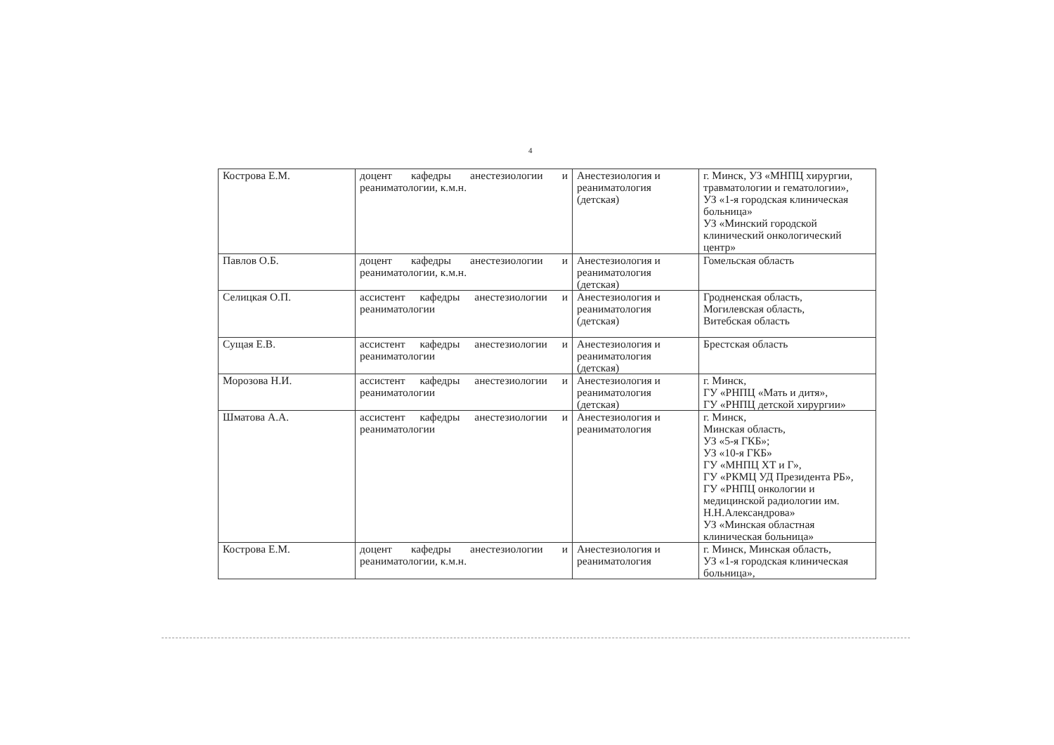4
| Кострова Е.М. | доцент кафедры анестезиологии и реаниматологии, к.м.н. | Анестезиология и реаниматология (детская) | г. Минск, УЗ «МНПЦ хирургии, травматологии и гематологии», УЗ «1-я городская клиническая больница» УЗ «Минский городской клинический онкологический центр» |
| Павлов О.Б. | доцент кафедры анестезиологии и реаниматологии, к.м.н. | Анестезиология и реаниматология (детская) | Гомельская область |
| Селицкая О.П. | ассистент кафедры анестезиологии и реаниматологии | Анестезиология и реаниматология (детская) | Гродненская область, Могилевская область, Витебская область |
| Сущая Е.В. | ассистент кафедры анестезиологии и реаниматологии | Анестезиология и реаниматология (детская) | Брестская область |
| Морозова Н.И. | ассистент кафедры анестезиологии и реаниматологии | Анестезиология и реаниматология (детская) | г. Минск, ГУ «РНПЦ «Мать и дитя», ГУ «РНПЦ детской хирургии» |
| Шматова А.А. | ассистент кафедры анестезиологии и реаниматологии | Анестезиология и реаниматология | г. Минск, Минская область, УЗ «5-я ГКБ»; УЗ «10-я ГКБ» ГУ «МНПЦ ХТ и Г», ГУ «РКМЦ УД Президента РБ», ГУ «РНПЦ онкологии и медицинской радиологии им. Н.Н.Александрова» УЗ «Минская областная клиническая больница» |
| Кострова Е.М. | доцент кафедры анестезиологии и реаниматологии, к.м.н. | Анестезиология и реаниматология | г. Минск, Минская область, УЗ «1-я городская клиническая больница», |